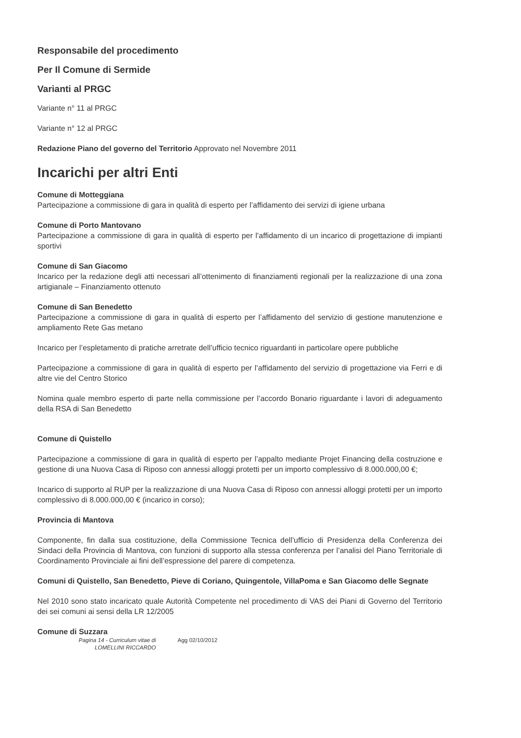Responsabile del procedimento
Per Il Comune di Sermide
Varianti al PRGC
Variante n° 11 al PRGC
Variante n° 12 al PRGC
Redazione Piano del governo del Territorio Approvato nel Novembre 2011
Incarichi per altri Enti
Comune di Motteggiana
Partecipazione a commissione di gara in qualità di esperto per l’affidamento dei servizi di igiene urbana
Comune di Porto Mantovano
Partecipazione a commissione di gara in qualità di esperto per l’affidamento di un incarico di progettazione di impianti sportivi
Comune di San Giacomo
Incarico per la redazione degli atti necessari all’ottenimento di finanziamenti regionali per la realizzazione di una zona artigianale – Finanziamento ottenuto
Comune di San Benedetto
Partecipazione a commissione di gara in qualità di esperto per l’affidamento del servizio di gestione manutenzione e ampliamento Rete Gas metano
Incarico per l’espletamento di pratiche arretrate dell’ufficio tecnico riguardanti in particolare opere pubbliche
Partecipazione a commissione di gara in qualità di esperto per l’affidamento del servizio di progettazione via Ferri e di altre vie del Centro Storico
Nomina quale membro esperto di parte nella commissione per l’accordo Bonario riguardante i lavori di adeguamento della RSA di San Benedetto
Comune di Quistello
Partecipazione a commissione di gara in qualità di esperto per l’appalto mediante Projet Financing della costruzione e gestione di una Nuova Casa di Riposo con annessi alloggi protetti per un importo complessivo di 8.000.000,00 €;
Incarico di supporto al RUP per la realizzazione di una Nuova Casa di Riposo con annessi alloggi protetti per un importo complessivo di 8.000.000,00 € (incarico in corso);
Provincia di Mantova
Componente, fin dalla sua costituzione, della Commissione Tecnica dell’ufficio di Presidenza della Conferenza dei Sindaci della Provincia di Mantova, con funzioni di supporto alla stessa conferenza per l’analisi del Piano Territoriale di Coordinamento Provinciale ai fini dell’espressione del parere di competenza.
Comuni di Quistello, San Benedetto, Pieve di Coriano, Quingentole, VillaPoma e San Giacomo delle Segnate
Nel 2010 sono stato incaricato quale Autorità Competente nel procedimento di VAS dei Piani di Governo del Territorio dei sei comuni ai sensi della LR 12/2005
Comune di Suzzara
Pagina 14 - Curriculum vitae di
LOMELLINI RICCARDO
Agg 02/10/2012